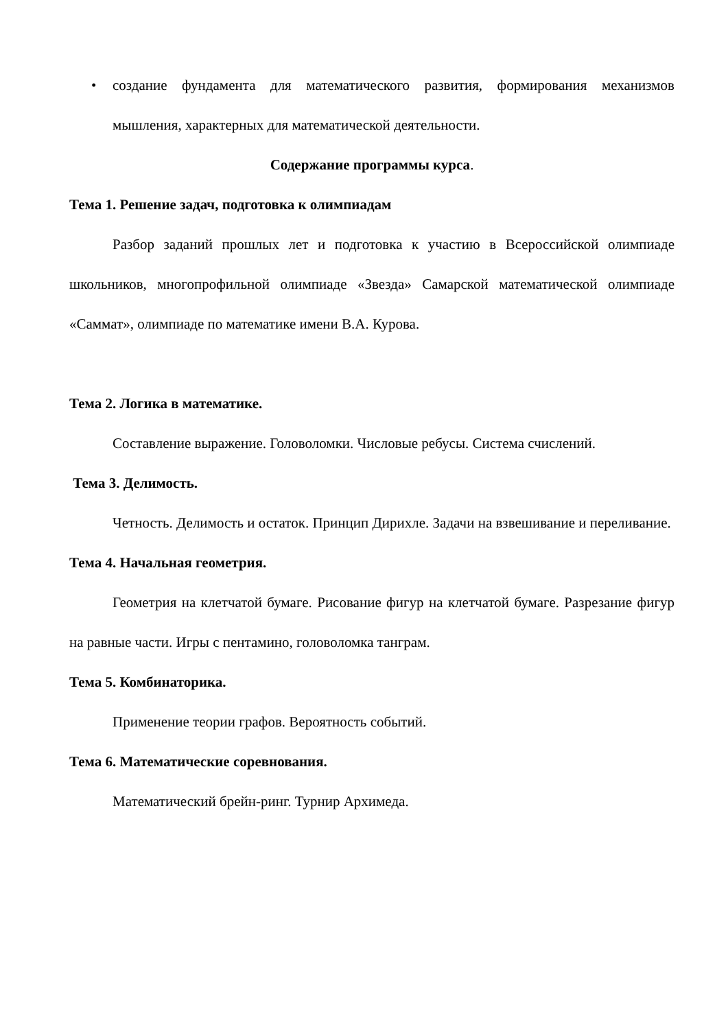• создание фундамента для математического развития, формирования механизмов мышления, характерных для математической деятельности.
Содержание программы курса.
Тема 1. Решение задач, подготовка к олимпиадам
Разбор заданий прошлых лет и подготовка к участию в Всероссийской олимпиаде школьников, многопрофильной олимпиаде «Звезда» Самарской математической олимпиаде «Саммат», олимпиаде по математике имени В.А. Курова.
Тема 2. Логика в математике.
Составление выражение. Головоломки. Числовые ребусы. Система счислений.
Тема 3. Делимость.
Четность. Делимость и остаток. Принцип Дирихле. Задачи на взвешивание и переливание.
Тема 4. Начальная геометрия.
Геометрия на клетчатой бумаге. Рисование фигур на клетчатой бумаге. Разрезание фигур на равные части. Игры с пентамино, головоломка танграм.
Тема 5. Комбинаторика.
Применение теории графов. Вероятность событий.
Тема 6. Математические соревнования.
Математический брейн-ринг. Турнир Архимеда.